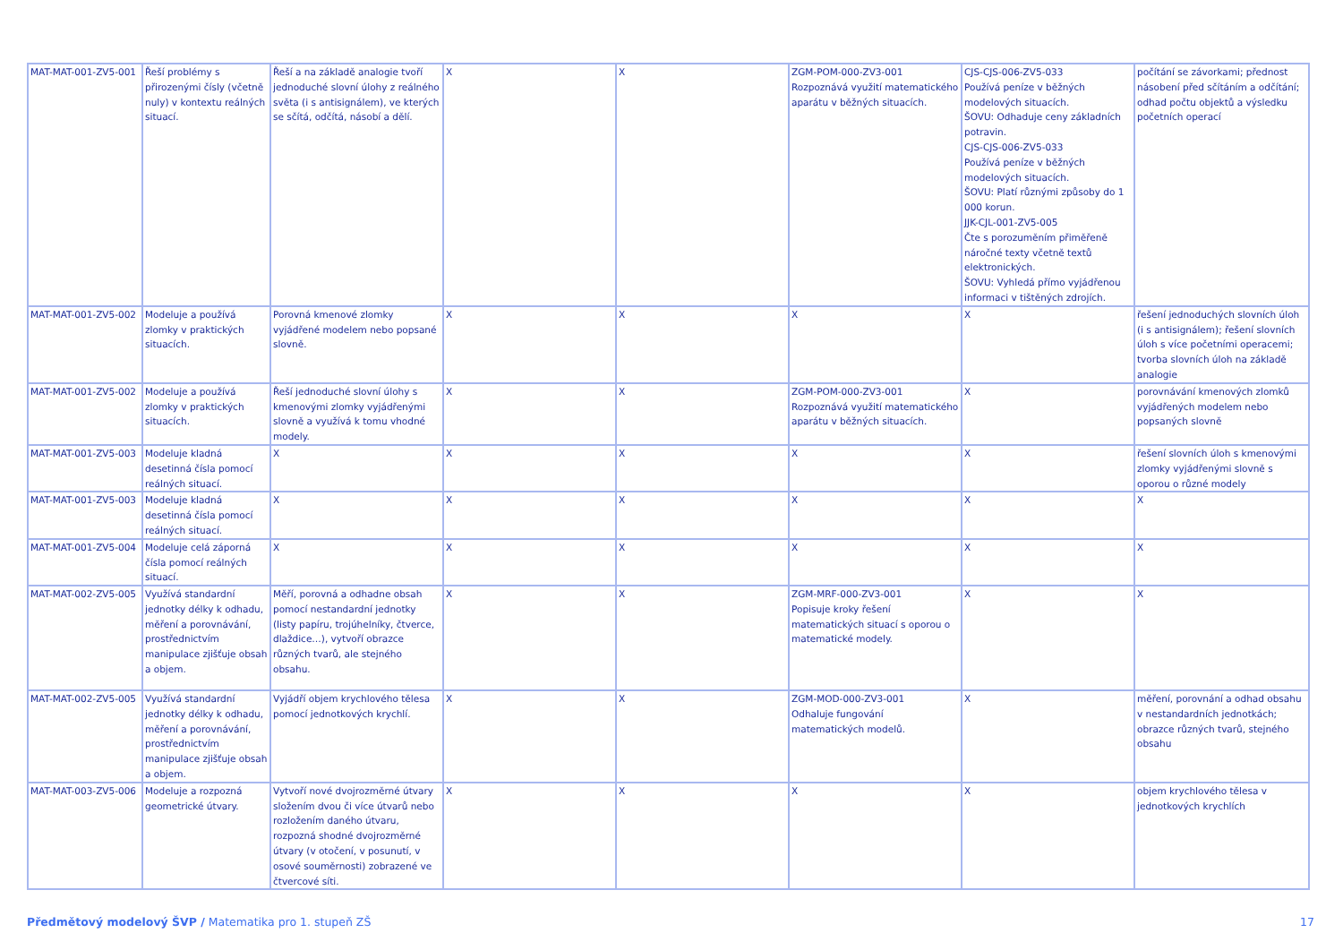| MAT-MAT-001-ZV5-001 | Řeší problémy s přirozenými čísly (včetně nuly) v kontextu reálných situací. | Řeší a na základě analogie tvoří jednoduché slovní úlohy z reálného světa (i s antisignálem), ve kterých se sčítá, odčítá, násobí a dělí. | X | X | ZGM-POM-000-ZV3-001 Rozpoznává využití matematického aparátu v běžných situacích. | CJS-CJS-006-ZV5-033 Používá peníze v běžných modelových situacích. ŠOVU: Odhaduje ceny základních potravin. CJS-CJS-006-ZV5-033 Používá peníze v běžných modelových situacích. ŠOVU: Platí různými způsoby do 1 000 korun. JJK-CJL-001-ZV5-005 Čte s porozuměním přiměřeně náročné texty včetně textů elektronických. ŠOVU: Vyhledá přímo vyjádřenou informaci v tištěných zdrojích. | počítání se závorkami; přednost násobení před sčítáním a odčítání; odhad počtu objektů a výsledku početních operací |
| MAT-MAT-001-ZV5-002 | Modeluje a používá zlomky v praktických situacích. | Porovná kmenové zlomky vyjádřené modelem nebo popsané slovně. | X | X | X | X | řešení jednoduchých slovních úloh (i s antisignálem); řešení slovních úloh s více početními operacemi; tvorba slovních úloh na základě analogie |
| MAT-MAT-001-ZV5-002 | Modeluje a používá zlomky v praktických situacích. | Řeší jednoduché slovní úlohy s kmenovými zlomky vyjádřenými slovně a využívá k tomu vhodné modely. | X | X | ZGM-POM-000-ZV3-001 Rozpoznává využití matematického aparátu v běžných situacích. | X | porovnávání kmenových zlomků vyjádřených modelem nebo popsaných slovně |
| MAT-MAT-001-ZV5-003 | Modeluje kladná desetinná čísla pomocí reálných situací. | X | X | X | X | X | řešení slovních úloh s kmenovými zlomky vyjádřenými slovně s oporou o různé modely |
| MAT-MAT-001-ZV5-003 | Modeluje kladná desetinná čísla pomocí reálných situací. | X | X | X | X | X | X |
| MAT-MAT-001-ZV5-004 | Modeluje celá záporná čísla pomocí reálných situací. | X | X | X | X | X | X |
| MAT-MAT-002-ZV5-005 | Využívá standardní jednotky délky k odhadu, měření a porovnávání, prostřednictvím manipulace zjišťuje obsah a objem. | Měří, porovná a odhadne obsah pomocí nestandardní jednotky (listy papíru, trojúhelníky, čtverce, dlaždice…), vytvoří obrazce různých tvarů, ale stejného obsahu. | X | X | ZGM-MRF-000-ZV3-001 Popisuje kroky řešení matematických situací s oporou o matematické modely. | X | X |
| MAT-MAT-002-ZV5-005 | Využívá standardní jednotky délky k odhadu, měření a porovnávání, prostřednictvím manipulace zjišťuje obsah a objem. | Vyjádří objem krychlového tělesa pomocí jednotkových krychlí. | X | X | ZGM-MOD-000-ZV3-001 Odhaluje fungování matematických modelů. | X | měření, porovnání a odhad obsahu v nestandardních jednotkách; obrazce různých tvarů, stejného obsahu |
| MAT-MAT-003-ZV5-006 | Modeluje a rozpozná geometrické útvary. | Vytvoří nové dvojrozměrné útvary složením dvou či více útvarů nebo rozložením daného útvaru, rozpozná shodné dvojrozměrné útvary (v otočení, v posunutí, v osové souměrnosti) zobrazené ve čtvercové síti. | X | X | X | X | objem krychlového tělesa v jednotkových krychlích |
Předmětový modelový ŠVP / Matematika pro 1. stupeň ZŠ 17